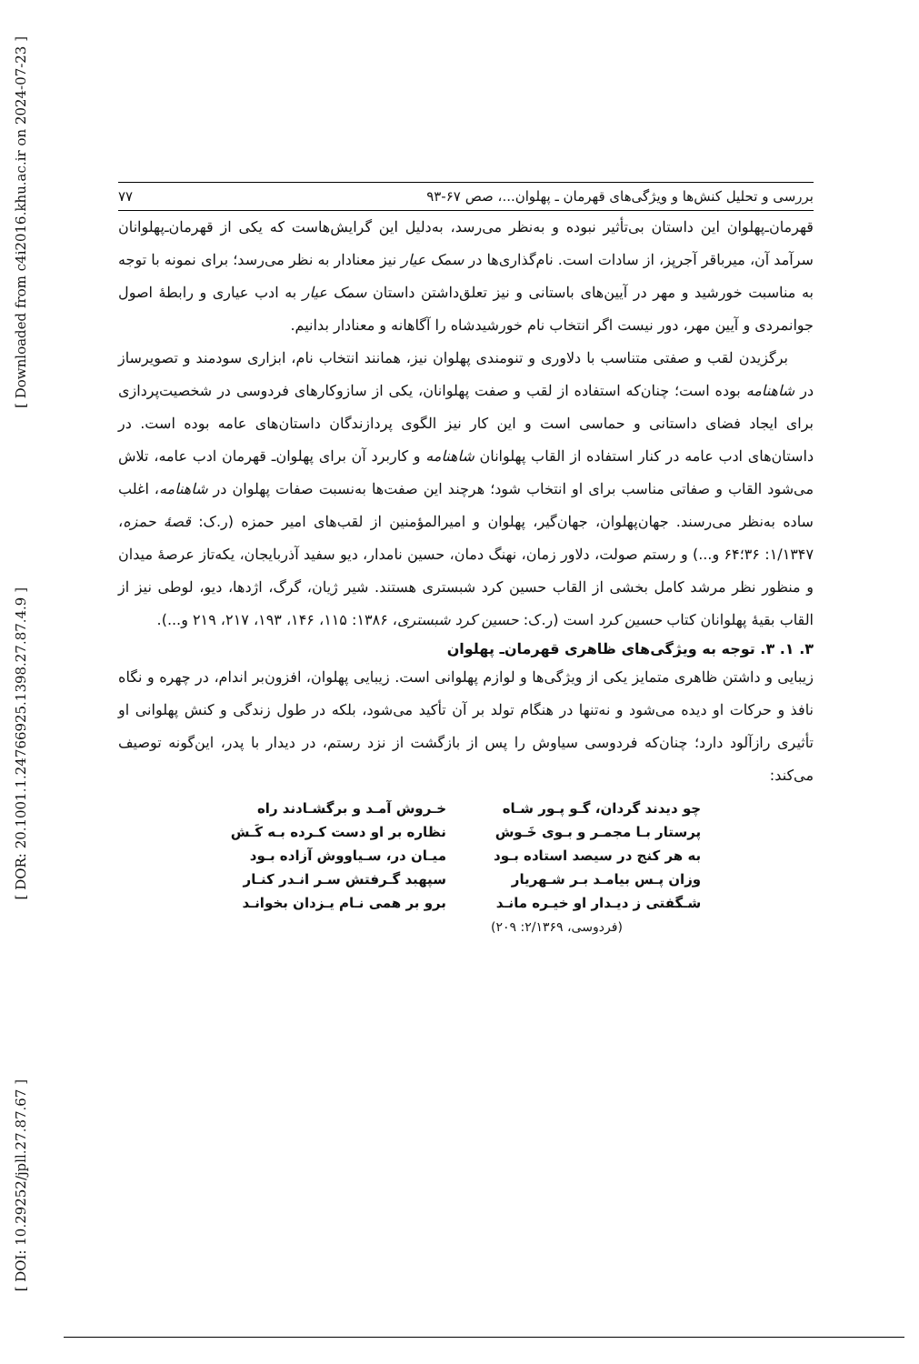[ Downloaded from c4i2016.khu.ac.ir on 2024-07-23 ]
[ DOR: 20.1001.1.24766925.1398.27.87.4.9 ]
[ DOI: 10.29252/jpll.27.87.67 ]
بررسی و تحلیل کنش‌ها و ویژگی‌های قهرمان ـ پهلوان...، صص ۶۷-۹۳ ۷۷
قهرمان‌ـ‌پهلوان این داستان بی‌تأثیر نبوده و به‌نظر می‌رسد، به‌دلیل این گرایش‌هاست که یکی از قهرمان‌ـ‌پهلوانان سرآمد آن، میرباقر آجرپز، از سادات است. نام‌گذاری‌ها در سمک عیار نیز معنادار به نظر می‌رسد؛ برای نمونه با توجه به مناسبت خورشید و مهر در آیین‌های باستانی و نیز تعلق‌داشتن داستان سمک عیار به ادب عیاری و رابطهٔ اصول جوانمردی و آیین مهر، دور نیست اگر انتخاب نام خورشیدشاه را آگاهانه و معنادار بدانیم.
برگزیدن لقب و صفتی متناسب با دلاوری و تنومندی پهلوان نیز، همانند انتخاب نام، ابزاری سودمند و تصویرساز در شاهنامه بوده است؛ چنان‌که استفاده از لقب و صفت پهلوانان، یکی از سازوکارهای فردوسی در شخصیت‌پردازی برای ایجاد فضای داستانی و حماسی است و این کار نیز الگوی پردازندگان داستان‌های عامه بوده است. در داستان‌های ادب عامه در کنار استفاده از القاب پهلوانان شاهنامه و کاربرد آن برای پهلوان‌ـ قهرمان ادب عامه، تلاش می‌شود القاب و صفاتی مناسب برای او انتخاب شود؛ هرچند این صفت‌ها به‌نسبت صفات پهلوان در شاهنامه، اغلب ساده به‌نظر می‌رسند. جهان‌پهلوان، جهان‌گیر، پهلوان و امیرالمؤمنین از لقب‌های امیر حمزه (ر.ک: قصهٔ حمزه، ۱/۱۳۴۷: ۳۶؛۶۴ و...) و رستم صولت، دلاور زمان، نهنگ دمان، حسین نامدار، دیو سفید آذربایجان، یکه‌تاز عرصهٔ میدان و منظور نظر مرشد کامل بخشی از القاب حسین کرد شبستری هستند. شیر ژیان، گرگ، اژدها، دیو، لوطی نیز از القاب بقیهٔ پهلوانان کتاب حسین کرد است (ر.ک: حسین کرد شبستری، ۱۳۸۶: ۱۱۵، ۱۴۶، ۱۹۳، ۲۱۷، ۲۱۹ و...).
۳. ۱. ۳. توجه به ویژگی‌های ظاهری قهرمان‌ـ پهلوان
زیبایی و داشتن ظاهری متمایز یکی از ویژگی‌ها و لوازم پهلوانی است. زیبایی پهلوان، افزون‌بر اندام، در چهره و نگاه نافذ و حرکات او دیده می‌شود و نه‌تنها در هنگام تولد بر آن تأکید می‌شود، بلکه در طول زندگی و کنش پهلوانی او تأثیری رازآلود دارد؛ چنان‌که فردوسی سیاوش را پس از بازگشت از نزد رستم، در دیدار با پدر، این‌گونه توصیف می‌کند:
| چو دیدند گردان، گـو پـور شـاه | خـروش آمـد و برگشـادند راه |
| پرستار بـا مجمـر و بـوی خَـوش | نظاره بر او دست کـرده بـه کَـش |
| به هر کنج در سیصد استاده بـود | میـان در، سـیاووش آزاده بـود |
| وزان پـس بیامـد بـر شـهریار | سپهبد گـرفتش سـر انـدر کنـار |
| شـگفتی ز دیـدار او خیـره مانـد | برو بر همی نـام یـزدان بخوانـد |
(فردوسی، ۲/۱۳۶۹: ۲۰۹)